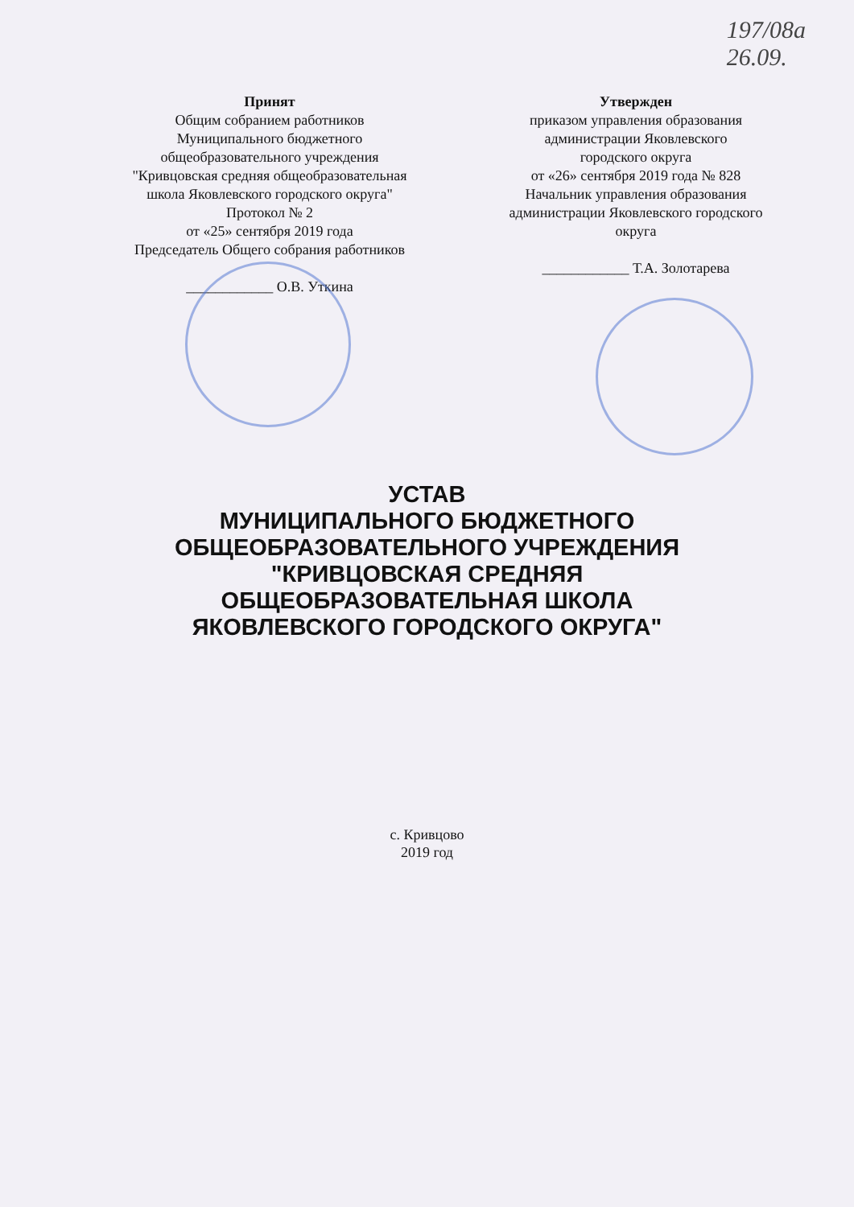197/08а
26.09.
Принят
Общим собранием работников
Муниципального бюджетного
общеобразовательного учреждения
"Кривцовская средняя общеобразовательная
школа Яковлевского городского округа"
Протокол № 2
от «25» сентября 2019 года
Председатель Общего собрания работников
____________ О.В. Уткина
Утвержден
приказом управления образования
администрации Яковлевского
городского округа
от «26» сентября 2019 года № 828
Начальник управления образования
администрации Яковлевского городского
округа
____________ Т.А. Золотарева
УСТАВ
МУНИЦИПАЛЬНОГО БЮДЖЕТНОГО
ОБЩЕОБРАЗОВАТЕЛЬНОГО УЧРЕЖДЕНИЯ
"КРИВЦОВСКАЯ СРЕДНЯЯ
ОБЩЕОБРАЗОВАТЕЛЬНАЯ ШКОЛА
ЯКОВЛЕВСКОГО ГОРОДСКОГО ОКРУГА"
с. Кривцово
2019 год